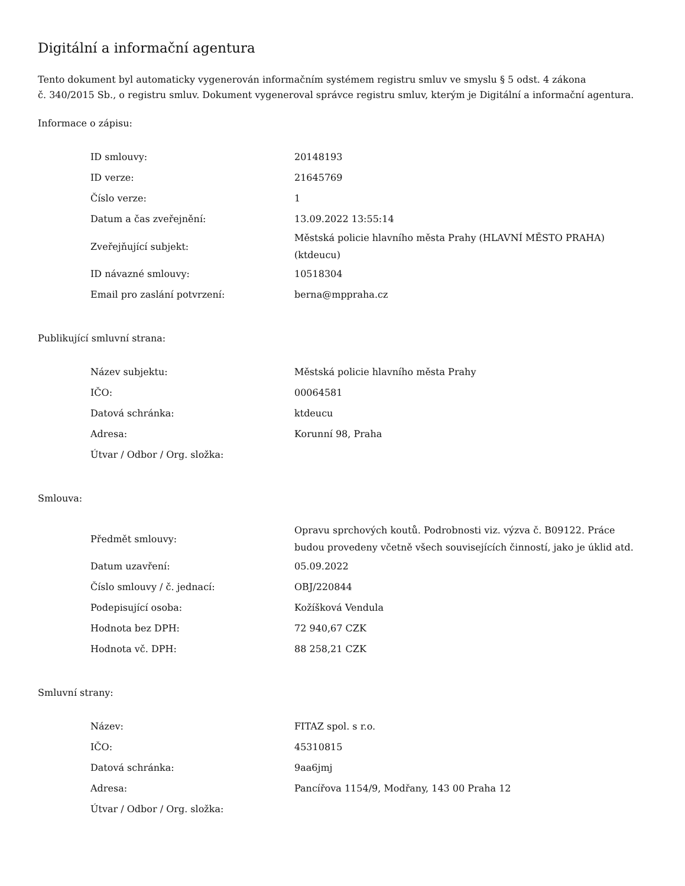Digitální a informační agentura
Tento dokument byl automaticky vygenerován informačním systémem registru smluv ve smyslu § 5 odst. 4 zákona
č. 340/2015 Sb., o registru smluv. Dokument vygeneroval správce registru smluv, kterým je Digitální a informační agentura.
Informace o zápisu:
| ID smlouvy: | 20148193 |
| ID verze: | 21645769 |
| Číslo verze: | 1 |
| Datum a čas zveřejnění: | 13.09.2022 13:55:14 |
| Zveřejňující subjekt: | Městská policie hlavního města Prahy (HLAVNÍ MĚSTO PRAHA) (ktdeucu) |
| ID návazné smlouvy: | 10518304 |
| Email pro zaslání potvrzení: | berna@mppraha.cz |
Publikující smluvní strana:
| Název subjektu: | Městská policie hlavního města Prahy |
| IČO: | 00064581 |
| Datová schránka: | ktdeucu |
| Adresa: | Korunní 98, Praha |
| Útvar / Odbor / Org. složka: | |
Smlouva:
| Předmět smlouvy: | Opravu sprchových koutů. Podrobnosti viz. výzva č. B09122. Práce budou provedeny včetně všech souvisejících činností, jako je úklid atd. |
| Datum uzavření: | 05.09.2022 |
| Číslo smlouvy / č. jednací: | OBJ/220844 |
| Podepisující osoba: | Kožíšková Vendula |
| Hodnota bez DPH: | 72 940,67 CZK |
| Hodnota vč. DPH: | 88 258,21 CZK |
Smluvní strany:
| Název: | FITAZ spol. s r.o. |
| IČO: | 45310815 |
| Datová schránka: | 9aa6jmj |
| Adresa: | Pancířova 1154/9, Modřany, 143 00 Praha 12 |
| Útvar / Odbor / Org. složka: | |